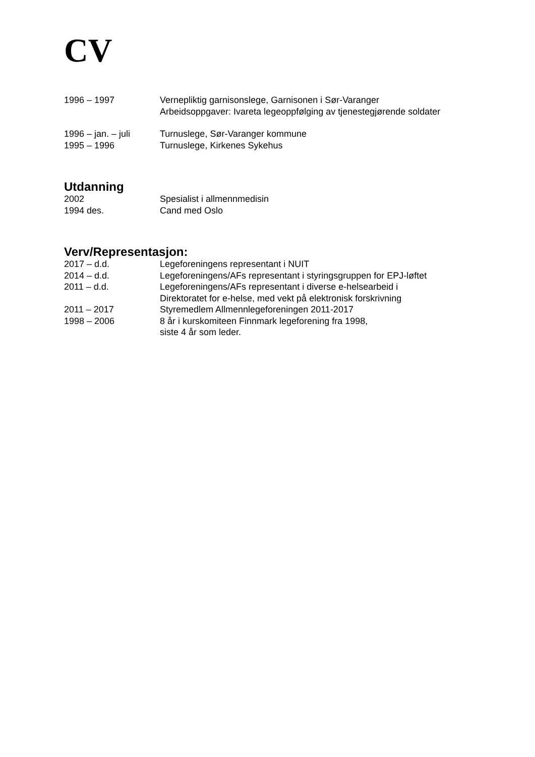CV
| 1996 – 1997 | Vernepliktig garnisonslege, Garnisonen i Sør-Varanger Arbeidsoppgaver: Ivareta legeoppfølging av tjenestegjørende soldater |
| 1996 – jan. – juli | Turnuslege, Sør-Varanger kommune |
| 1995 – 1996 | Turnuslege, Kirkenes Sykehus |
Utdanning
| 2002 | Spesialist i allmennmedisin |
| 1994 des. | Cand med Oslo |
Verv/Representasjon:
| 2017 – d.d. | Legeforeningens representant i NUIT |
| 2014 – d.d. | Legeforeningens/AFs representant i styringsgruppen for EPJ-løftet |
| 2011 – d.d. | Legeforeningens/AFs representant i diverse e-helsearbeid i Direktoratet for e-helse, med vekt på elektronisk forskrivning |
| 2011 – 2017 | Styremedlem Allmennlegeforeningen 2011-2017 |
| 1998 – 2006 | 8 år i kurskomiteen Finnmark legeforening fra 1998, siste 4 år som leder. |